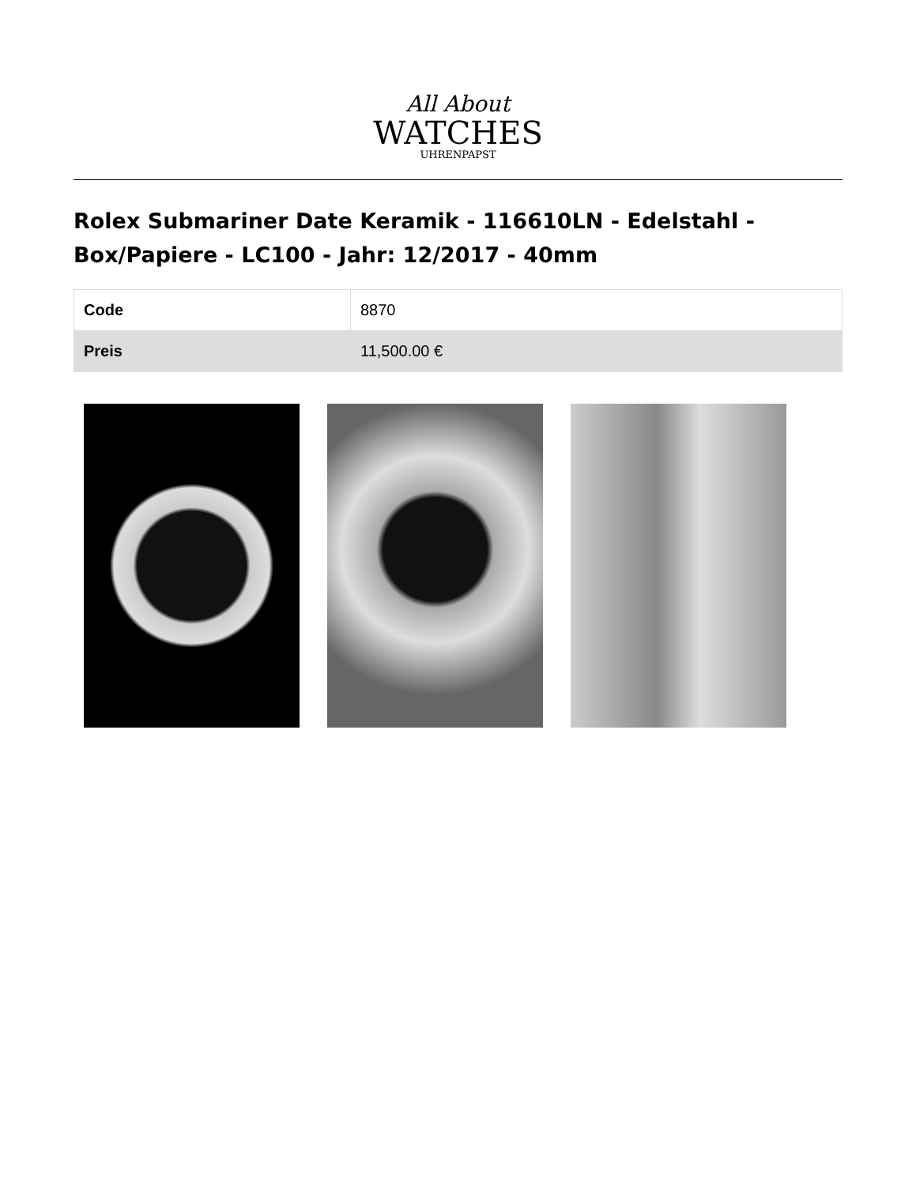All About
WATCHES
UHRENPAPST
Rolex Submariner Date Keramik - 116610LN - Edelstahl - Box/Papiere - LC100 - Jahr: 12/2017 - 40mm
| Code | 8870 |
| Preis | 11,500.00 € |